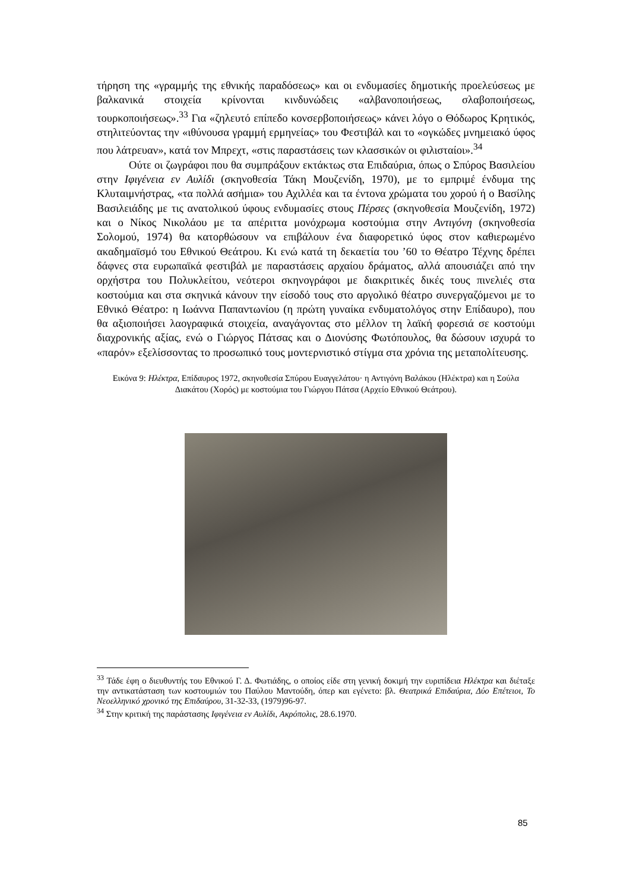τήρηση της «γραμμής της εθνικής παραδόσεως» και οι ενδυμασίες δημοτικής προελεύσεως με βαλκανικά στοιχεία κρίνονται κινδυνώδεις «αλβανοποιήσεως, σλαβοποιήσεως, τουρκοποιήσεως».<sup>33</sup> Για «ζηλευτό επίπεδο κονσερβοποιήσεως» κάνει λόγο ο Θόδωρος Κρητικός, στηλιτεύοντας την «ιθύνουσα γραμμή ερμηνείας» του Φεστιβάλ και το «ογκώδες μνημειακό ύφος που λάτρευαν», κατά τον Μπρεχτ, «στις παραστάσεις των κλασσικών οι φιλισταίοι».<sup>34</sup>
Ούτε οι ζωγράφοι που θα συμπράξουν εκτάκτως στα Επιδαύρια, όπως ο Σπύρος Βασιλείου στην Ιφιγένεια εν Αυλίδι (σκηνοθεσία Τάκη Μουζενίδη, 1970), με το εμπριμέ ένδυμα της Κλυταιμνήστρας, «τα πολλά ασήμια» του Αχιλλέα και τα έντονα χρώματα του χορού ή ο Βασίλης Βασιλειάδης με τις ανατολικού ύφους ενδυμασίες στους Πέρσες (σκηνοθεσία Μουζενίδη, 1972) και ο Νίκος Νικολάου με τα απέριττα μονόχρωμα κοστούμια στην Αντιγόνη (σκηνοθεσία Σολομού, 1974) θα κατορθώσουν να επιβάλουν ένα διαφορετικό ύφος στον καθιερωμένο ακαδημαϊσμό του Εθνικού Θεάτρου. Κι ενώ κατά τη δεκαετία του ’60 το Θέατρο Τέχνης δρέπει δάφνες στα ευρωπαϊκά φεστιβάλ με παραστάσεις αρχαίου δράματος, αλλά απουσιάζει από την ορχήστρα του Πολυκλείτου, νεότεροι σκηνογράφοι με διακριτικές δικές τους πινελιές στα κοστούμια και στα σκηνικά κάνουν την είσοδό τους στο αργολικό θέατρο συνεργαζόμενοι με το Εθνικό Θέατρο: η Ιωάννα Παπαντωνίου (η πρώτη γυναίκα ενδυματολόγος στην Επίδαυρο), που θα αξιοποιήσει λαογραφικά στοιχεία, αναγάγοντας στο μέλλον τη λαϊκή φορεσιά σε κοστούμι διαχρονικής αξίας, ενώ ο Γιώργος Πάτσας και ο Διονύσης Φωτόπουλος, θα δώσουν ισχυρά το «παρόν» εξελίσσοντας το προσωπικό τους μοντερνιστικό στίγμα στα χρόνια της μεταπολίτευσης.
Εικόνα 9: Ηλέκτρα, Επίδαυρος 1972, σκηνοθεσία Σπύρου Ευαγγελάτου· η Αντιγόνη Βαλάκου (Ηλέκτρα) και η Σούλα Διακάτου (Χορός) με κοστούμια του Γιώργου Πάτσα (Αρχείο Εθνικού Θεάτρου).
<sup>33</sup> Τάδε έφη ο διευθυντής του Εθνικού Γ. Δ. Φωτιάδης, ο οποίος είδε στη γενική δοκιμή την ευριπίδεια Ηλέκτρα και διέταξε την αντικατάσταση των κοστουμιών του Παύλου Μαντούδη, όπερ και εγένετο: βλ. Θεατρικά Επιδαύρια, Δύο Επέτειοι, Το Νεοελληνικό χρονικό της Επιδαύρου, 31-32-33, (1979)96-97.
<sup>34</sup> Στην κριτική της παράστασης Ιφιγένεια εν Αυλίδι, Ακρόπολις, 28.6.1970.
85